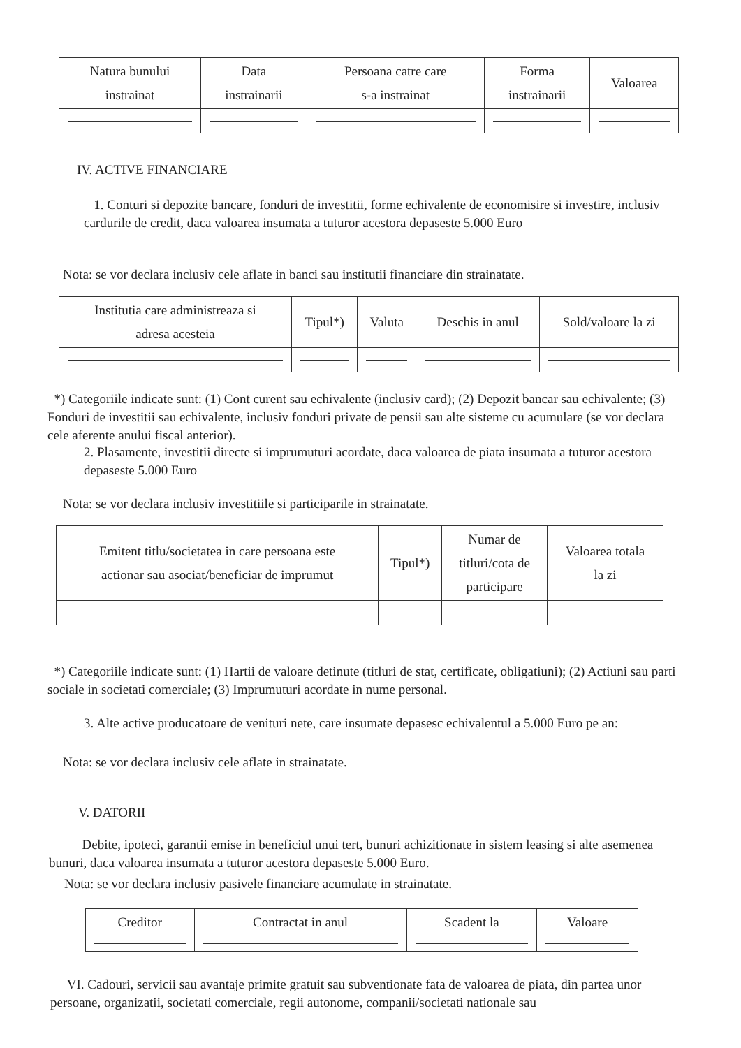| Natura bunului instrainat | Data instrainarii | Persoana catre care s-a instrainat | Forma instrainarii | Valoarea |
| --- | --- | --- | --- | --- |
IV. ACTIVE FINANCIARE
1. Conturi si depozite bancare, fonduri de investitii, forme echivalente de economisire si investire, inclusiv cardurile de credit, daca valoarea insumata a tuturor acestora depaseste 5.000 Euro
Nota: se vor declara inclusiv cele aflate in banci sau institutii financiare din strainatate.
| Institutia care administreaza si adresa acesteia | Tipul*) | Valuta | Deschis in anul | Sold/valoare la zi |
| --- | --- | --- | --- | --- |
*) Categoriile indicate sunt: (1) Cont curent sau echivalente (inclusiv card); (2) Depozit bancar sau echivalente; (3) Fonduri de investitii sau echivalente, inclusiv fonduri private de pensii sau alte sisteme cu acumulare (se vor declara cele aferente anului fiscal anterior).
2. Plasamente, investitii directe si imprumuturi acordate, daca valoarea de piata insumata a tuturor acestora depaseste 5.000 Euro
Nota: se vor declara inclusiv investitiile si participarile in strainatate.
| Emitent titlu/societatea in care persoana este actionar sau asociat/beneficiar de imprumut | Tipul*) | Numar de titluri/cota de participare | Valoarea totala la zi |
| --- | --- | --- | --- |
*) Categoriile indicate sunt: (1) Hartii de valoare detinute (titluri de stat, certificate, obligatiuni); (2) Actiuni sau parti sociale in societati comerciale; (3) Imprumuturi acordate in nume personal.
3. Alte active producatoare de venituri nete, care insumate depasesc echivalentul a 5.000 Euro pe an:
Nota: se vor declara inclusiv cele aflate in strainatate.
V. DATORII
Debite, ipoteci, garantii emise in beneficiul unui tert, bunuri achizitionate in sistem leasing si alte asemenea bunuri, daca valoarea insumata a tuturor acestora depaseste 5.000 Euro.
Nota: se vor declara inclusiv pasivele financiare acumulate in strainatate.
| Creditor | Contractat in anul | Scadent la | Valoare |
| --- | --- | --- | --- |
VI. Cadouri, servicii sau avantaje primite gratuit sau subventionate fata de valoarea de piata, din partea unor persoane, organizatii, societati comerciale, regii autonome, companii/societati nationale sau